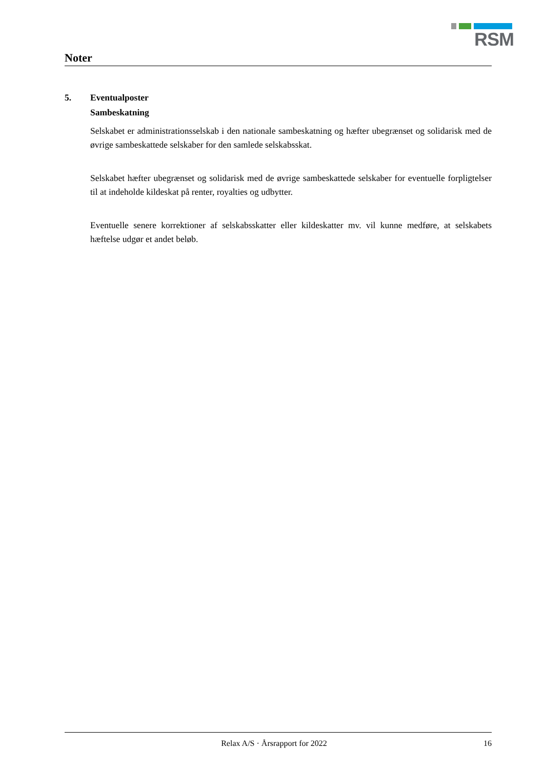RSM
Noter
5. Eventualposter
Sambeskatning
Selskabet er administrationsselskab i den nationale sambeskatning og hæfter ubegrænset og solidarisk med de øvrige sambeskattede selskaber for den samlede selskabsskat.
Selskabet hæfter ubegrænset og solidarisk med de øvrige sambeskattede selskaber for eventuelle forpligtelser til at indeholde kildeskat på renter, royalties og udbytter.
Eventuelle senere korrektioner af selskabsskatter eller kildeskatter mv. vil kunne medføre, at selskabets hæftelse udgør et andet beløb.
Relax A/S · Årsrapport for 2022 16